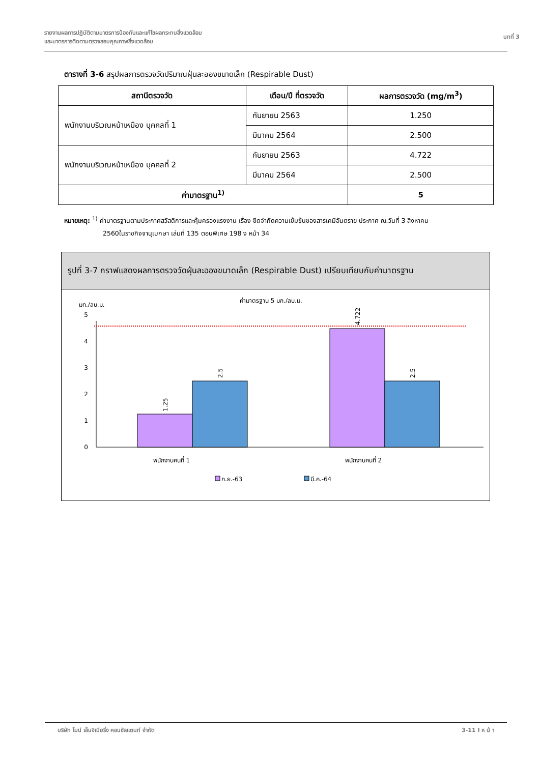รายงานผลการปฏิบัติตามมาตรการป้องกันและแก้ไขผลกระทบสิ่งแวดล้อม
และมาตรการติดตามตรวจสอบคุณภาพสิ่งแวดล้อม
บทที่ 3
ตารางที่ 3-6 สรุปผลการตรวจวัดปริมาณฝุ่นละอองขนาดเล็ก (Respirable Dust)
| สถานีตรวจวัด | เดือน/ปี ที่ตรวจวัด | ผลการตรวจวัด (mg/m<sup>3</sup>) |
| --- | --- | --- |
| พนักงานบริเวณหน้าเหมือง บุคคลที่ 1 | กันยายน 2563 | 1.250 |
| | มีนาคม 2564 | 2.500 |
| พนักงานบริเวณหน้าเหมือง บุคคลที่ 2 | กันยายน 2563 | 4.722 |
| | มีนาคม 2564 | 2.500 |
| ค่ามาตรฐาน<sup>1)</sup> | | 5 |
หมายเหตุ: <sup>1)</sup> ค่ามาตรฐานตามประกาศสวัสดิการและคุ้มครองแรงงาน เรื่อง ขีดจำกัดความเข้มข้นของสารเคมีอันตราย ประกาศ ณ.วันที่ 3 สิงหาคม
2560ในราชกิจจานุเบกษา เล่มที่ 135 ตอนพิเศษ 198 ง หน้า 34
รูปที่ 3-7 กราฟแสดงผลการตรวจวัดฝุ่นละอองขนาดเล็ก (Respirable Dust) เปรียบเทียบกับค่ามาตรฐาน
ค่ามาตรฐาน 5 มก./ลบ.ม.
มก./ลบ.ม.
0
1
2
3
4
5
1.25
2.5
4.722
2.5
พนักงานคนที่ 1
พนักงานคนที่ 2
ก.ย.-63
มี.ค.-64
บริษัท ไมน์ เอ็นจิเนียริ่ง คอนซัลแตนท์ จำกัด
3-11 I ห น้ า